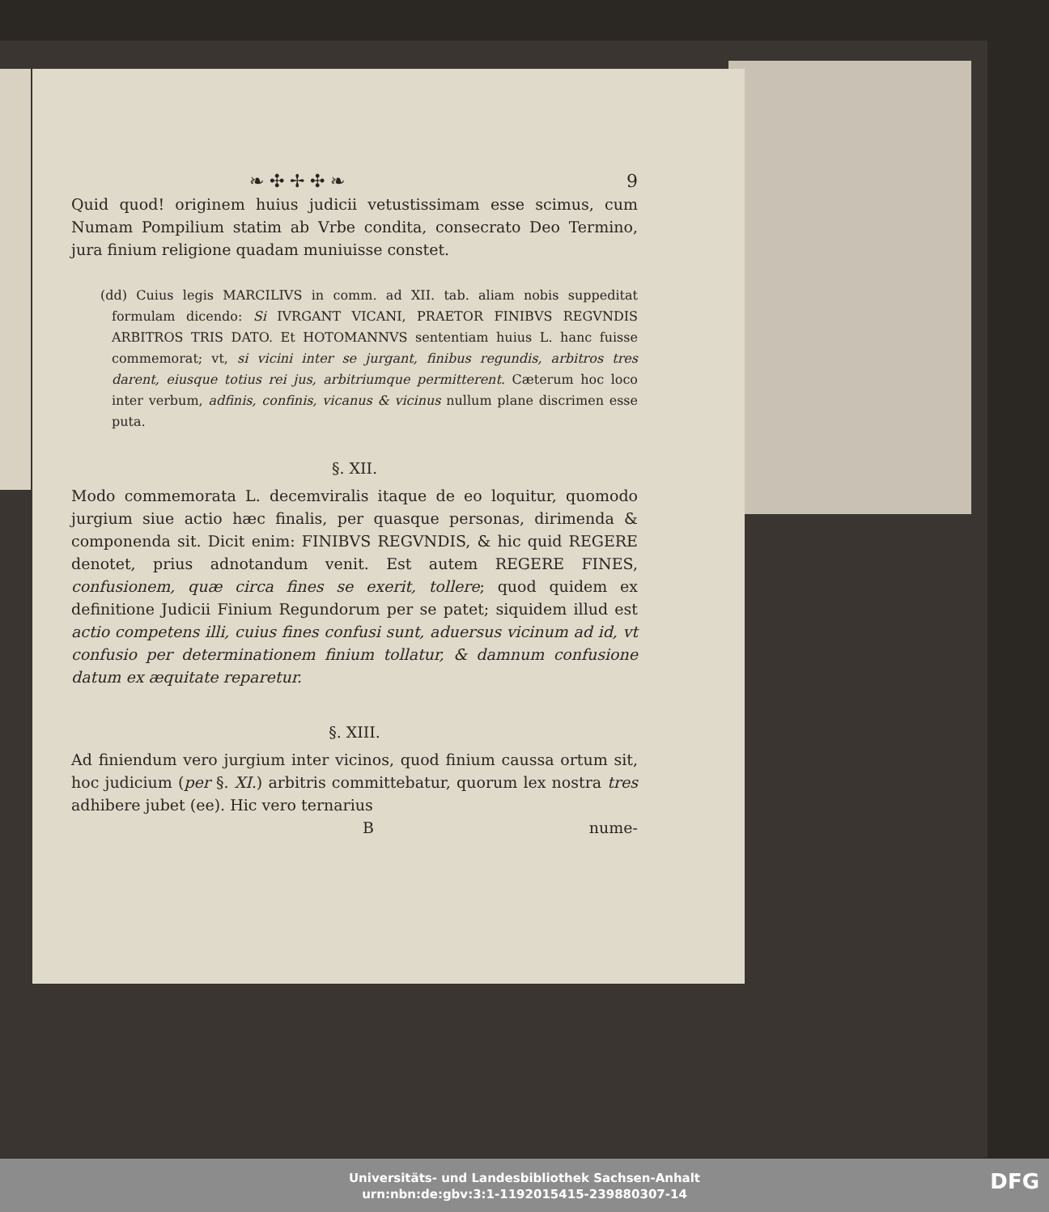❧ ✣ ✢ ✣ ❧ 9
Quid quod! originem huius judicii vetustissimam esse scimus, cum Numam Pompilium statim ab Vrbe condita, consecrato Deo Termino, jura finium religione quadam muniuisse constet.
(dd) Cuius legis MARCILIVS in comm. ad XII. tab. aliam nobis suppeditat formulam dicendo: Si IVRGANT VICANI, PRAETOR FINIBVS REGVNDIS ARBITROS TRIS DATO. Et HOTOMANNVS sententiam huius L. hanc fuisse commemorat; vt, si vicini inter se jurgant, finibus regundis, arbitros tres darent, eiusque totius rei jus, arbitriumque permitterent. Cæterum hoc loco inter verbum, adfinis, confinis, vicanus & vicinus nullum plane discrimen esse puta.
§. XII.
Modo commemorata L. decemviralis itaque de eo loquitur, quomodo jurgium siue actio hæc finalis, per quasque personas, dirimenda & componenda sit. Dicit enim: FINIBVS REGVNDIS, & hic quid REGERE denotet, prius adnotandum venit. Est autem REGERE FINES, confusionem, quæ circa fines se exerit, tollere; quod quidem ex definitione Judicii Finium Regundorum per se patet; siquidem illud est actio competens illi, cuius fines confusi sunt, aduersus vicinum ad id, vt confusio per determinationem finium tollatur, & damnum confusione datum ex æquitate reparetur.
§. XIII.
Ad finiendum vero jurgium inter vicinos, quod finium caussa ortum sit, hoc judicium (per §. XI.) arbitris committebatur, quorum lex nostra tres adhibere jubet (ee). Hic vero ternarius
Bnume-
Universitäts- und Landesbibliothek Sachsen-Anhalt
urn:nbn:de:gbv:3:1-1192015415-239880307-14
DFG